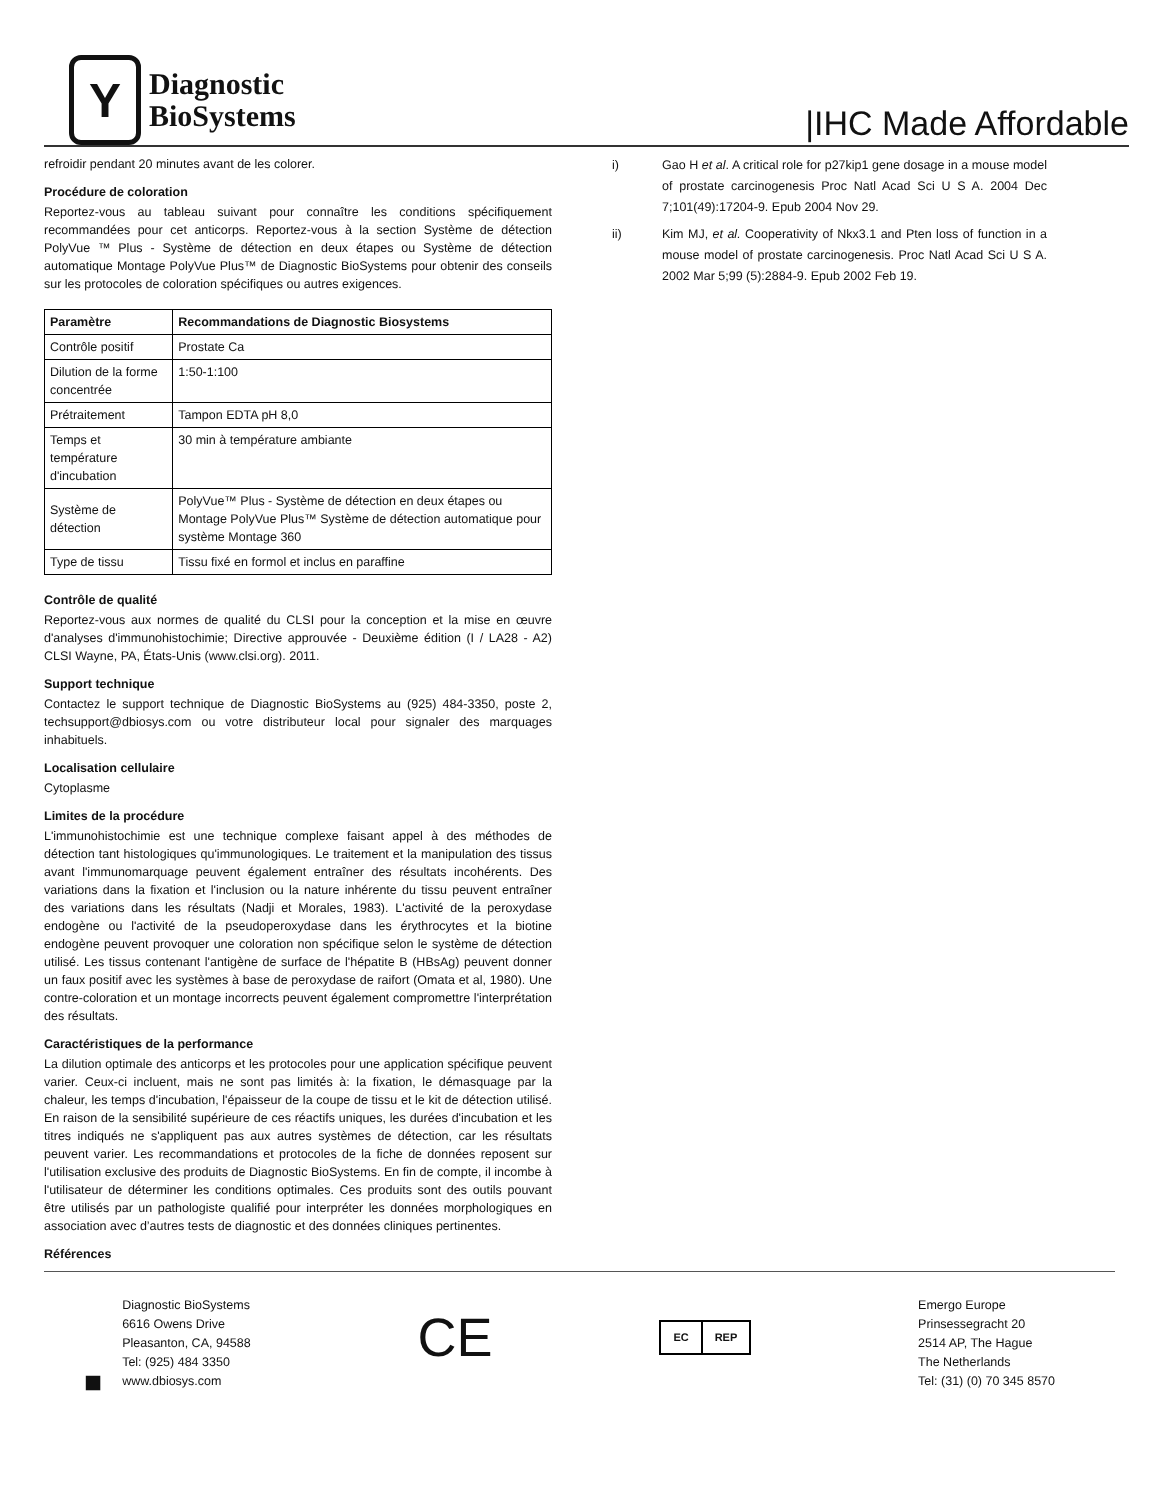Y
Diagnostic
BioSystems
|IHC Made Affordable
refroidir pendant 20 minutes avant de les colorer.
Procédure de coloration
Reportez-vous au tableau suivant pour connaître les conditions spécifiquement recommandées pour cet anticorps. Reportez-vous à la section Système de détection PolyVue ™ Plus - Système de détection en deux étapes ou Système de détection automatique Montage PolyVue Plus™ de Diagnostic BioSystems pour obtenir des conseils sur les protocoles de coloration spécifiques ou autres exigences.
| Paramètre | Recommandations de Diagnostic Biosystems |
| --- | --- |
| Contrôle positif | Prostate Ca |
| Dilution de la forme concentrée | 1:50-1:100 |
| Prétraitement | Tampon EDTA pH 8,0 |
| Temps et température d'incubation | 30 min à température ambiante |
| Système de détection | PolyVue™ Plus - Système de détection en deux étapes ou Montage PolyVue Plus™ Système de détection automatique pour système Montage 360 |
| Type de tissu | Tissu fixé en formol et inclus en paraffine |
Contrôle de qualité
Reportez-vous aux normes de qualité du CLSI pour la conception et la mise en œuvre d'analyses d'immunohistochimie; Directive approuvée - Deuxième édition (I / LA28 - A2) CLSI Wayne, PA, États-Unis (www.clsi.org). 2011.
Support technique
Contactez le support technique de Diagnostic BioSystems au (925) 484-3350, poste 2, techsupport@dbiosys.com ou votre distributeur local pour signaler des marquages inhabituels.
Localisation cellulaire
Cytoplasme
Limites de la procédure
L'immunohistochimie est une technique complexe faisant appel à des méthodes de détection tant histologiques qu'immunologiques. Le traitement et la manipulation des tissus avant l'immunomarquage peuvent également entraîner des résultats incohérents. Des variations dans la fixation et l'inclusion ou la nature inhérente du tissu peuvent entraîner des variations dans les résultats (Nadji et Morales, 1983). L'activité de la peroxydase endogène ou l'activité de la pseudoperoxydase dans les érythrocytes et la biotine endogène peuvent provoquer une coloration non spécifique selon le système de détection utilisé. Les tissus contenant l'antigène de surface de l'hépatite B (HBsAg) peuvent donner un faux positif avec les systèmes à base de peroxydase de raifort (Omata et al, 1980). Une contre-coloration et un montage incorrects peuvent également compromettre l'interprétation des résultats.
Caractéristiques de la performance
La dilution optimale des anticorps et les protocoles pour une application spécifique peuvent varier. Ceux-ci incluent, mais ne sont pas limités à: la fixation, le démasquage par la chaleur, les temps d'incubation, l'épaisseur de la coupe de tissu et le kit de détection utilisé. En raison de la sensibilité supérieure de ces réactifs uniques, les durées d'incubation et les titres indiqués ne s'appliquent pas aux autres systèmes de détection, car les résultats peuvent varier. Les recommandations et protocoles de la fiche de données reposent sur l'utilisation exclusive des produits de Diagnostic BioSystems. En fin de compte, il incombe à l'utilisateur de déterminer les conditions optimales. Ces produits sont des outils pouvant être utilisés par un pathologiste qualifié pour interpréter les données morphologiques en association avec d’autres tests de diagnostic et des données cliniques pertinentes.
Références
i) Gao H et al. A critical role for p27kip1 gene dosage in a mouse model of prostate carcinogenesis Proc Natl Acad Sci U S A. 2004 Dec 7;101(49):17204-9. Epub 2004 Nov 29.
ii) Kim MJ, et al. Cooperativity of Nkx3.1 and Pten loss of function in a mouse model of prostate carcinogenesis. Proc Natl Acad Sci U S A. 2002 Mar 5;99 (5):2884-9. Epub 2002 Feb 19.
■
Diagnostic BioSystems
6616 Owens Drive
Pleasanton, CA, 94588
Tel: (925) 484 3350
www.dbiosys.com
CE
EC REP
Emergo Europe
Prinsessegracht 20
2514 AP, The Hague
The Netherlands
Tel: (31) (0) 70 345 8570